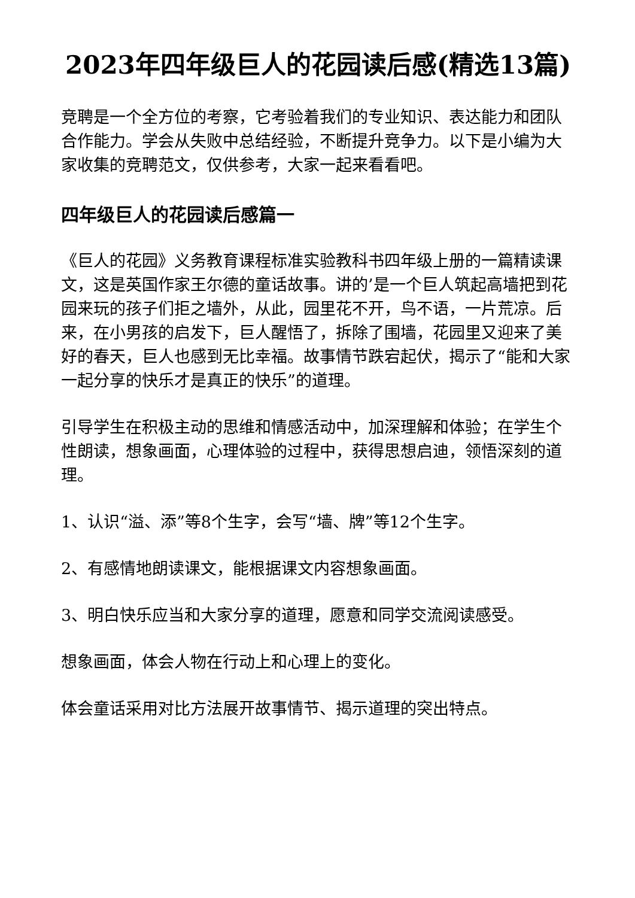2023年四年级巨人的花园读后感(精选13篇)
竞聘是一个全方位的考察，它考验着我们的专业知识、表达能力和团队合作能力。学会从失败中总结经验，不断提升竞争力。以下是小编为大家收集的竞聘范文，仅供参考，大家一起来看看吧。
四年级巨人的花园读后感篇一
《巨人的花园》义务教育课程标准实验教科书四年级上册的一篇精读课文，这是英国作家王尔德的童话故事。讲的’是一个巨人筑起高墙把到花园来玩的孩子们拒之墙外，从此，园里花不开，鸟不语，一片荒凉。后来，在小男孩的启发下，巨人醒悟了，拆除了围墙，花园里又迎来了美好的春天，巨人也感到无比幸福。故事情节跌宕起伏，揭示了“能和大家一起分享的快乐才是真正的快乐”的道理。
引导学生在积极主动的思维和情感活动中，加深理解和体验；在学生个性朗读，想象画面，心理体验的过程中，获得思想启迪，领悟深刻的道理。
1、认识“溢、添”等8个生字，会写“墙、牌”等12个生字。
2、有感情地朗读课文，能根据课文内容想象画面。
3、明白快乐应当和大家分享的道理，愿意和同学交流阅读感受。
想象画面，体会人物在行动上和心理上的变化。
体会童话采用对比方法展开故事情节、揭示道理的突出特点。